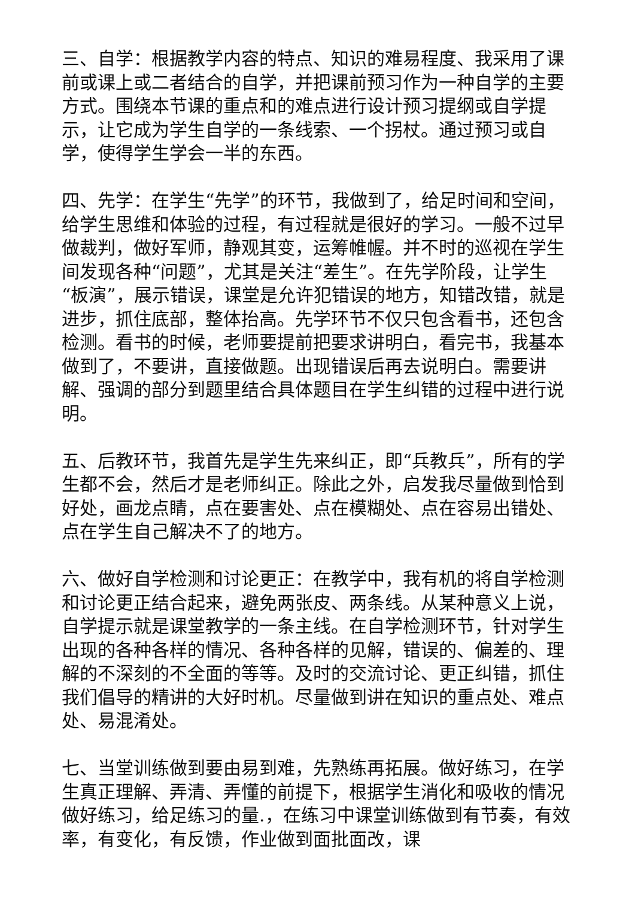三、自学：根据教学内容的特点、知识的难易程度、我采用了课前或课上或二者结合的自学，并把课前预习作为一种自学的主要方式。围绕本节课的重点和的难点进行设计预习提纲或自学提示，让它成为学生自学的一条线索、一个拐杖。通过预习或自学，使得学生学会一半的东西。
四、先学：在学生“先学”的环节，我做到了，给足时间和空间，给学生思维和体验的过程，有过程就是很好的学习。一般不过早做裁判，做好军师，静观其变，运筹帷幄。并不时的巡视在学生间发现各种“问题”，尤其是关注“差生”。在先学阶段，让学生“板演”，展示错误，课堂是允许犯错误的地方，知错改错，就是进步，抓住底部，整体抬高。先学环节不仅只包含看书，还包含检测。看书的时候，老师要提前把要求讲明白，看完书，我基本做到了，不要讲，直接做题。出现错误后再去说明白。需要讲解、强调的部分到题里结合具体题目在学生纠错的过程中进行说明。
五、后教环节，我首先是学生先来纠正，即“兵教兵”，所有的学生都不会，然后才是老师纠正。除此之外，启发我尽量做到恰到好处，画龙点睛，点在要害处、点在模糊处、点在容易出错处、点在学生自己解决不了的地方。
六、做好自学检测和讨论更正：在教学中，我有机的将自学检测和讨论更正结合起来，避免两张皮、两条线。从某种意义上说，自学提示就是课堂教学的一条主线。在自学检测环节，针对学生出现的各种各样的情况、各种各样的见解，错误的、偏差的、理解的不深刻的不全面的等等。及时的交流讨论、更正纠错，抓住我们倡导的精讲的大好时机。尽量做到讲在知识的重点处、难点处、易混淆处。
七、当堂训练做到要由易到难，先熟练再拓展。做好练习，在学生真正理解、弄清、弄懂的前提下，根据学生消化和吸收的情况做好练习，给足练习的量.，在练习中课堂训练做到有节奏，有效率，有变化，有反馈，作业做到面批面改，课